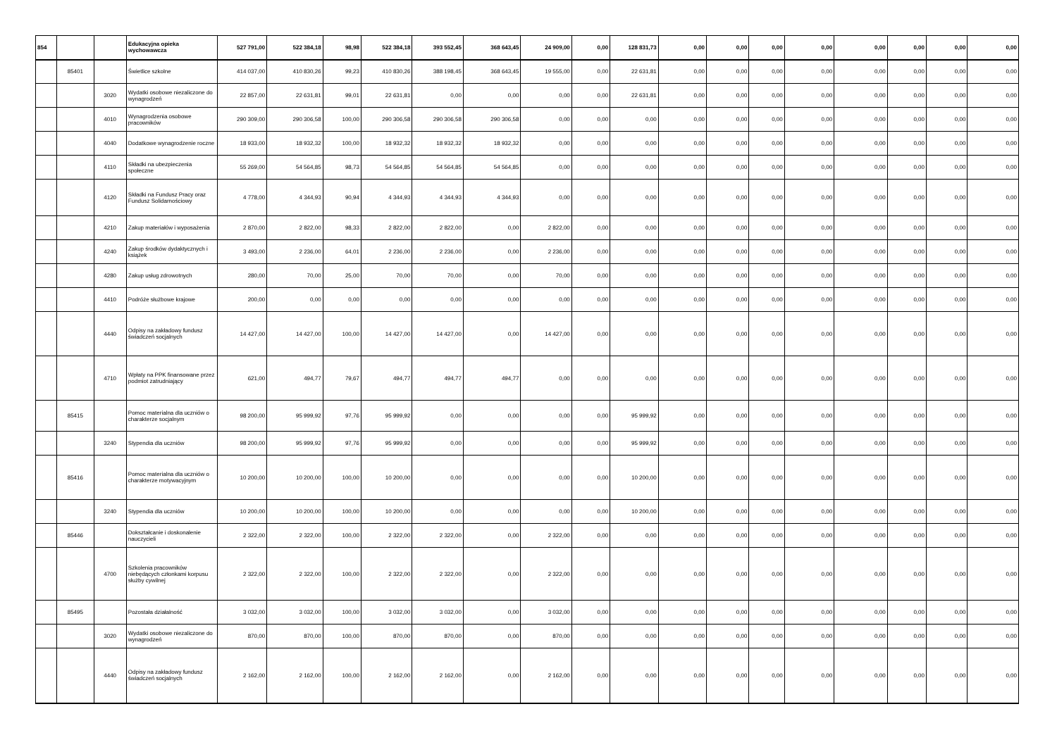| 854 | | | Edukacyjna opieka wychowawcza | 527 791,00 | 522 384,18 | 98,98 | 522 384,18 | 393 552,45 | 368 643,45 | 24 909,00 | 0,00 | 128 831,73 | 0,00 | 0,00 | 0,00 | 0,00 | 0,00 | 0,00 | 0,00 | 0,00 |
| | 85401 | | Świetlice szkolne | 414 037,00 | 410 830,26 | 99,23 | 410 830,26 | 388 198,45 | 368 643,45 | 19 555,00 | 0,00 | 22 631,81 | 0,00 | 0,00 | 0,00 | 0,00 | 0,00 | 0,00 | 0,00 | 0,00 |
| | | 3020 | Wydatki osobowe niezaliczone do wynagrodzeń | 22 857,00 | 22 631,81 | 99,01 | 22 631,81 | 0,00 | 0,00 | 0,00 | 0,00 | 22 631,81 | 0,00 | 0,00 | 0,00 | 0,00 | 0,00 | 0,00 | 0,00 | 0,00 |
| | | 4010 | Wynagrodzenia osobowe pracowników | 290 309,00 | 290 306,58 | 100,00 | 290 306,58 | 290 306,58 | 290 306,58 | 0,00 | 0,00 | 0,00 | 0,00 | 0,00 | 0,00 | 0,00 | 0,00 | 0,00 | 0,00 | 0,00 |
| | | 4040 | Dodatkowe wynagrodzenie roczne | 18 933,00 | 18 932,32 | 100,00 | 18 932,32 | 18 932,32 | 18 932,32 | 0,00 | 0,00 | 0,00 | 0,00 | 0,00 | 0,00 | 0,00 | 0,00 | 0,00 | 0,00 | 0,00 |
| | | 4110 | Składki na ubezpieczenia społeczne | 55 269,00 | 54 564,85 | 98,73 | 54 564,85 | 54 564,85 | 54 564,85 | 0,00 | 0,00 | 0,00 | 0,00 | 0,00 | 0,00 | 0,00 | 0,00 | 0,00 | 0,00 | 0,00 |
| | | 4120 | Składki na Fundusz Pracy oraz Fundusz Solidarnościowy | 4 778,00 | 4 344,93 | 90,94 | 4 344,93 | 4 344,93 | 4 344,93 | 0,00 | 0,00 | 0,00 | 0,00 | 0,00 | 0,00 | 0,00 | 0,00 | 0,00 | 0,00 | 0,00 |
| | | 4210 | Zakup materiałów i wyposażenia | 2 870,00 | 2 822,00 | 98,33 | 2 822,00 | 2 822,00 | 0,00 | 2 822,00 | 0,00 | 0,00 | 0,00 | 0,00 | 0,00 | 0,00 | 0,00 | 0,00 | 0,00 | 0,00 |
| | | 4240 | Zakup środków dydaktycznych i książek | 3 493,00 | 2 236,00 | 64,01 | 2 236,00 | 2 236,00 | 0,00 | 2 236,00 | 0,00 | 0,00 | 0,00 | 0,00 | 0,00 | 0,00 | 0,00 | 0,00 | 0,00 | 0,00 |
| | | 4280 | Zakup usług zdrowotnych | 280,00 | 70,00 | 25,00 | 70,00 | 70,00 | 0,00 | 70,00 | 0,00 | 0,00 | 0,00 | 0,00 | 0,00 | 0,00 | 0,00 | 0,00 | 0,00 | 0,00 |
| | | 4410 | Podróże służbowe krajowe | 200,00 | 0,00 | 0,00 | 0,00 | 0,00 | 0,00 | 0,00 | 0,00 | 0,00 | 0,00 | 0,00 | 0,00 | 0,00 | 0,00 | 0,00 | 0,00 | 0,00 |
| | | 4440 | Odpisy na zakładowy fundusz świadczeń socjalnych | 14 427,00 | 14 427,00 | 100,00 | 14 427,00 | 14 427,00 | 0,00 | 14 427,00 | 0,00 | 0,00 | 0,00 | 0,00 | 0,00 | 0,00 | 0,00 | 0,00 | 0,00 | 0,00 |
| | | 4710 | Wpłaty na PPK finansowane przez podmiot zatrudniający | 621,00 | 494,77 | 79,67 | 494,77 | 494,77 | 494,77 | 0,00 | 0,00 | 0,00 | 0,00 | 0,00 | 0,00 | 0,00 | 0,00 | 0,00 | 0,00 | 0,00 |
| | 85415 | | Pomoc materialna dla uczniów o charakterze socjalnym | 98 200,00 | 95 999,92 | 97,76 | 95 999,92 | 0,00 | 0,00 | 0,00 | 0,00 | 95 999,92 | 0,00 | 0,00 | 0,00 | 0,00 | 0,00 | 0,00 | 0,00 | 0,00 |
| | | 3240 | Stypendia dla uczniów | 98 200,00 | 95 999,92 | 97,76 | 95 999,92 | 0,00 | 0,00 | 0,00 | 0,00 | 95 999,92 | 0,00 | 0,00 | 0,00 | 0,00 | 0,00 | 0,00 | 0,00 | 0,00 |
| | 85416 | | Pomoc materialna dla uczniów o charakterze motywacyjnym | 10 200,00 | 10 200,00 | 100,00 | 10 200,00 | 0,00 | 0,00 | 0,00 | 0,00 | 10 200,00 | 0,00 | 0,00 | 0,00 | 0,00 | 0,00 | 0,00 | 0,00 | 0,00 |
| | | 3240 | Stypendia dla uczniów | 10 200,00 | 10 200,00 | 100,00 | 10 200,00 | 0,00 | 0,00 | 0,00 | 0,00 | 10 200,00 | 0,00 | 0,00 | 0,00 | 0,00 | 0,00 | 0,00 | 0,00 | 0,00 |
| | 85446 | | Dokształcanie i doskonalenie nauczycieli | 2 322,00 | 2 322,00 | 100,00 | 2 322,00 | 2 322,00 | 0,00 | 2 322,00 | 0,00 | 0,00 | 0,00 | 0,00 | 0,00 | 0,00 | 0,00 | 0,00 | 0,00 | 0,00 |
| | | 4700 | Szkolenia pracowników niebędących członkami korpusu służby cywilnej | 2 322,00 | 2 322,00 | 100,00 | 2 322,00 | 2 322,00 | 0,00 | 2 322,00 | 0,00 | 0,00 | 0,00 | 0,00 | 0,00 | 0,00 | 0,00 | 0,00 | 0,00 | 0,00 |
| | 85495 | | Pozostała działalność | 3 032,00 | 3 032,00 | 100,00 | 3 032,00 | 3 032,00 | 0,00 | 3 032,00 | 0,00 | 0,00 | 0,00 | 0,00 | 0,00 | 0,00 | 0,00 | 0,00 | 0,00 | 0,00 |
| | | 3020 | Wydatki osobowe niezaliczone do wynagrodzeń | 870,00 | 870,00 | 100,00 | 870,00 | 870,00 | 0,00 | 870,00 | 0,00 | 0,00 | 0,00 | 0,00 | 0,00 | 0,00 | 0,00 | 0,00 | 0,00 | 0,00 |
| | | 4440 | Odpisy na zakładowy fundusz świadczeń socjalnych | 2 162,00 | 2 162,00 | 100,00 | 2 162,00 | 2 162,00 | 0,00 | 2 162,00 | 0,00 | 0,00 | 0,00 | 0,00 | 0,00 | 0,00 | 0,00 | 0,00 | 0,00 | 0,00 |